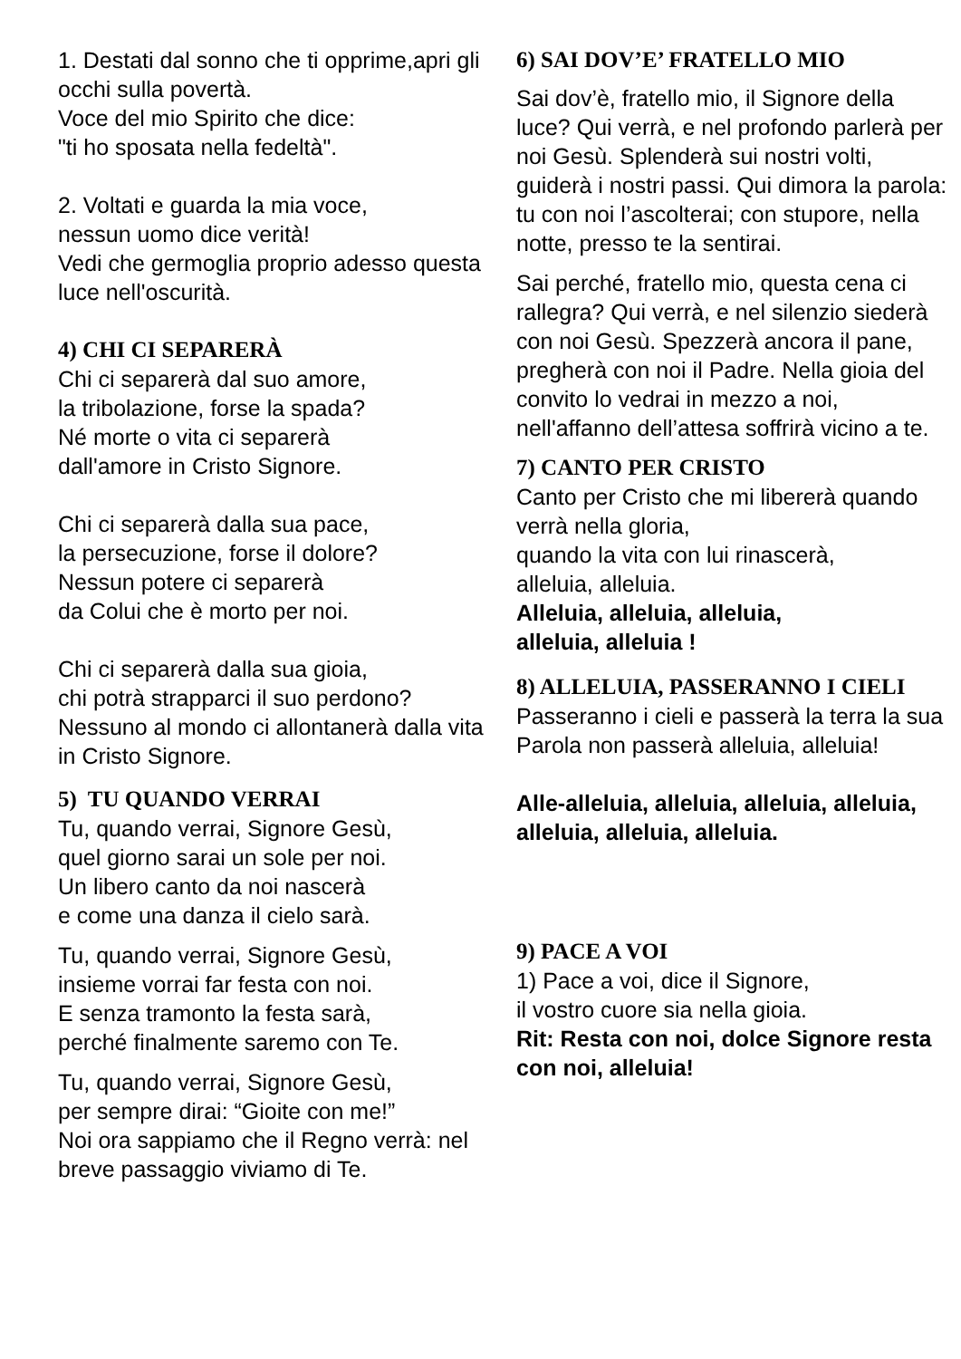1. Destati dal sonno che ti opprime,apri gli occhi sulla povertà.
Voce del mio Spirito che dice:
"ti ho sposata nella fedeltà".
2. Voltati e guarda la mia voce,
nessun uomo dice verità!
Vedi che germoglia proprio adesso questa luce nell'oscurità.
4) CHI CI SEPARERÀ
Chi ci separerà dal suo amore,
la tribolazione, forse la spada?
Né morte o vita ci separerà
dall'amore in Cristo Signore.
Chi ci separerà dalla sua pace,
la persecuzione, forse il dolore?
Nessun potere ci separerà
da Colui che è morto per noi.
Chi ci separerà dalla sua gioia,
chi potrà strapparci il suo perdono? Nessuno al mondo ci allontanerà dalla vita in Cristo Signore.
5) TU QUANDO VERRAI
Tu, quando verrai, Signore Gesù,
quel giorno sarai un sole per noi.
Un libero canto da noi nascerà
e come una danza il cielo sarà.
Tu, quando verrai, Signore Gesù,
insieme vorrai far festa con noi.
E senza tramonto la festa sarà,
perché finalmente saremo con Te.
Tu, quando verrai, Signore Gesù,
per sempre dirai: “Gioite con me!”
Noi ora sappiamo che il Regno verrà: nel breve passaggio viviamo di Te.
6) SAI DOV’E’ FRATELLO MIO
Sai dov’è, fratello mio, il Signore della luce? Qui verrà, e nel profondo parlerà per noi Gesù. Splenderà sui nostri volti, guiderà i nostri passi. Qui dimora la parola: tu con noi l’ascolterai; con stupore, nella notte, presso te la sentirai.
Sai perché, fratello mio, questa cena ci rallegra? Qui verrà, e nel silenzio siederà con noi Gesù. Spezzerà ancora il pane, pregherà con noi il Padre. Nella gioia del convito lo vedrai in mezzo a noi, nell'affanno dell’attesa soffrirà vicino a te.
7) CANTO PER CRISTO
Canto per Cristo che mi libererà quando verrà nella gloria,
quando la vita con lui rinascerà,
alleluia, alleluia.
Alleluia, alleluia, alleluia,
alleluia, alleluia !
8) ALLELUIA, PASSERANNO I CIELI
Passeranno i cieli e passerà la terra la sua Parola non passerà alleluia, alleluia!
Alle-alleluia, alleluia, alleluia, alleluia, alleluia, alleluia, alleluia.
9) PACE A VOI
1) Pace a voi, dice il Signore,
il vostro cuore sia nella gioia.
Rit: Resta con noi, dolce Signore resta con noi, alleluia!